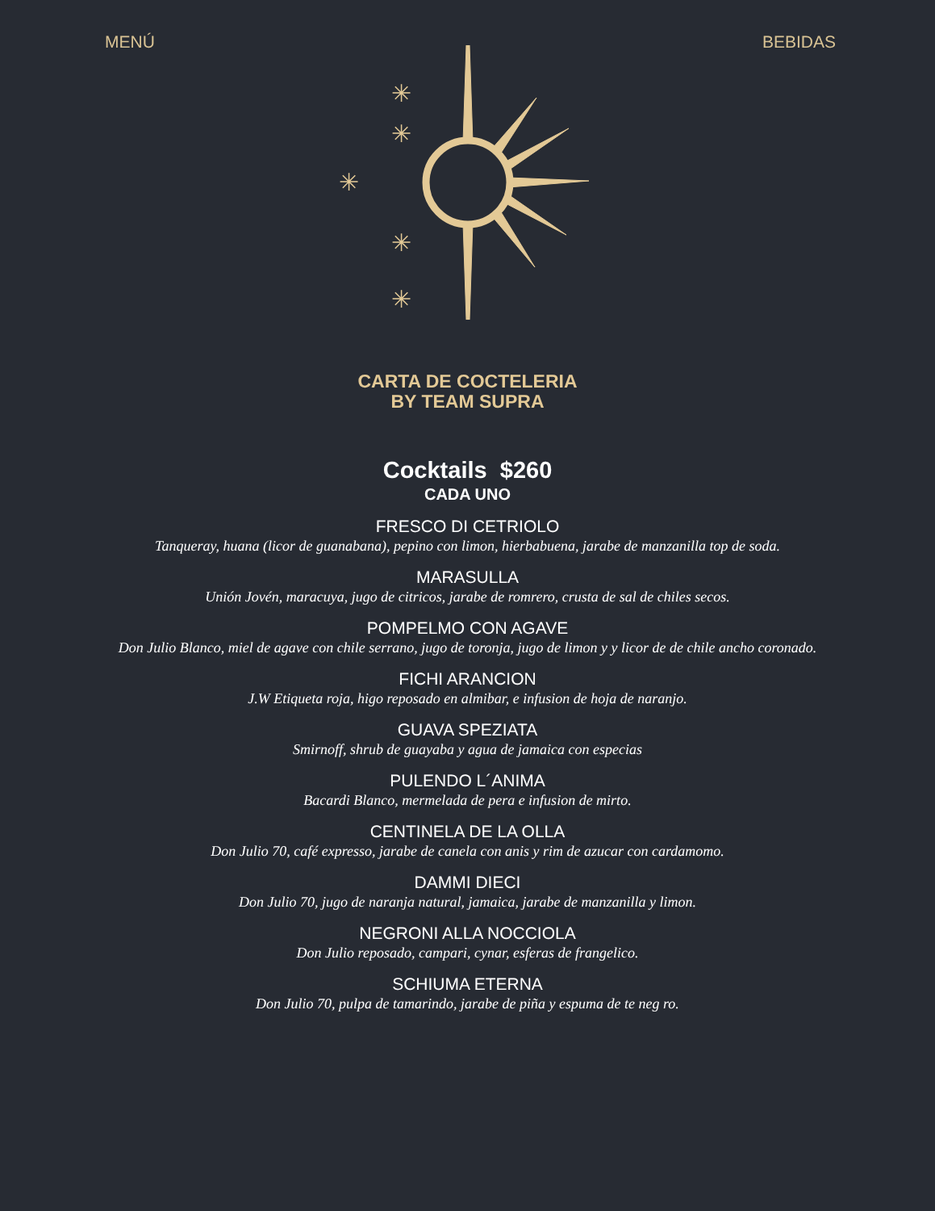MENÚ BEBIDAS
✳
✳
✳
✳
✳
CARTA DE COCTELERIA
BY TEAM SUPRA
Cocktails $260
CADA UNO
FRESCO DI CETRIOLO
Tanqueray, huana (licor de guanabana), pepino con limon, hierbabuena, jarabe de manzanilla top de soda.
MARASULLA
Unión Jovén, maracuya, jugo de citricos, jarabe de romrero, crusta de sal de chiles secos.
POMPELMO CON AGAVE
Don Julio Blanco, miel de agave con chile serrano, jugo de toronja, jugo de limon y y licor de de chile ancho coronado.
FICHI ARANCION
J.W Etiqueta roja, higo reposado en almibar, e infusion de hoja de naranjo.
GUAVA SPEZIATA
Smirnoff, shrub de guayaba y agua de jamaica con especias
PULENDO L´ANIMA
Bacardi Blanco, mermelada de pera e infusion de mirto.
CENTINELA DE LA OLLA
Don Julio 70, café expresso, jarabe de canela con anis y rim de azucar con cardamomo.
DAMMI DIECI
Don Julio 70, jugo de naranja natural, jamaica, jarabe de manzanilla y limon.
NEGRONI ALLA NOCCIOLA
Don Julio reposado, campari, cynar, esferas de frangelico.
SCHIUMA ETERNA
Don Julio 70, pulpa de tamarindo, jarabe de piña y espuma de te neg ro.